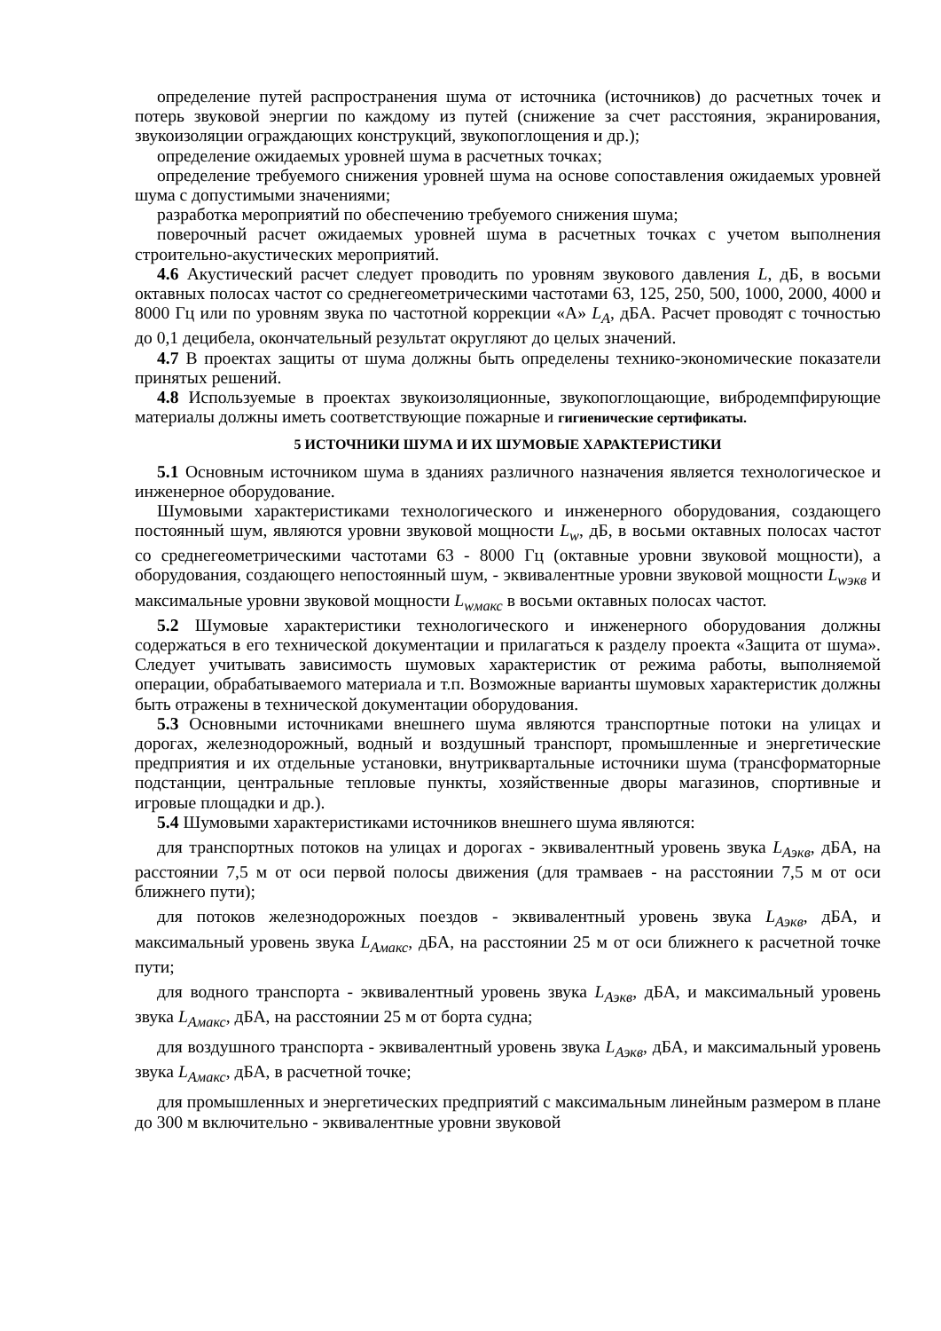определение путей распространения шума от источника (источников) до расчетных точек и потерь звуковой энергии по каждому из путей (снижение за счет расстояния, экранирования, звукоизоляции ограждающих конструкций, звукопоглощения и др.);
определение ожидаемых уровней шума в расчетных точках;
определение требуемого снижения уровней шума на основе сопоставления ожидаемых уровней шума с допустимыми значениями;
разработка мероприятий по обеспечению требуемого снижения шума;
поверочный расчет ожидаемых уровней шума в расчетных точках с учетом выполнения строительно-акустических мероприятий.
4.6 Акустический расчет следует проводить по уровням звукового давления L, дБ, в восьми октавных полосах частот со среднегеометрическими частотами 63, 125, 250, 500, 1000, 2000, 4000 и 8000 Гц или по уровням звука по частотной коррекции «А» L<sub>A</sub>, дБА. Расчет проводят с точностью до 0,1 децибела, окончательный результат округляют до целых значений.
4.7 В проектах защиты от шума должны быть определены технико-экономические показатели принятых решений.
4.8 Используемые в проектах звукоизоляционные, звукопоглощающие, вибродемпфирующие материалы должны иметь соответствующие пожарные и гигиенические сертификаты.
5 ИСТОЧНИКИ ШУМА И ИХ ШУМОВЫЕ ХАРАКТЕРИСТИКИ
5.1 Основным источником шума в зданиях различного назначения является технологическое и инженерное оборудование.
Шумовыми характеристиками технологического и инженерного оборудования, создающего постоянный шум, являются уровни звуковой мощности L<sub>w</sub>, дБ, в восьми октавных полосах частот со среднегеометрическими частотами 63 - 8000 Гц (октавные уровни звуковой мощности), а оборудования, создающего непостоянный шум, - эквивалентные уровни звуковой мощности L<sub>wэкв</sub> и максимальные уровни звуковой мощности L<sub>wмакс</sub> в восьми октавных полосах частот.
5.2 Шумовые характеристики технологического и инженерного оборудования должны содержаться в его технической документации и прилагаться к разделу проекта «Защита от шума». Следует учитывать зависимость шумовых характеристик от режима работы, выполняемой операции, обрабатываемого материала и т.п. Возможные варианты шумовых характеристик должны быть отражены в технической документации оборудования.
5.3 Основными источниками внешнего шума являются транспортные потоки на улицах и дорогах, железнодорожный, водный и воздушный транспорт, промышленные и энергетические предприятия и их отдельные установки, внутриквартальные источники шума (трансформаторные подстанции, центральные тепловые пункты, хозяйственные дворы магазинов, спортивные и игровые площадки и др.).
5.4 Шумовыми характеристиками источников внешнего шума являются:
для транспортных потоков на улицах и дорогах - эквивалентный уровень звука L<sub>Аэкв</sub>, дБА, на расстоянии 7,5 м от оси первой полосы движения (для трамваев - на расстоянии 7,5 м от оси ближнего пути);
для потоков железнодорожных поездов - эквивалентный уровень звука L<sub>Аэкв</sub>, дБА, и максимальный уровень звука L<sub>Амакс</sub>, дБА, на расстоянии 25 м от оси ближнего к расчетной точке пути;
для водного транспорта - эквивалентный уровень звука L<sub>Аэкв</sub>, дБА, и максимальный уровень звука L<sub>Амакс</sub>, дБА, на расстоянии 25 м от борта судна;
для воздушного транспорта - эквивалентный уровень звука L<sub>Аэкв</sub>, дБА, и максимальный уровень звука L<sub>Амакс</sub>, дБА, в расчетной точке;
для промышленных и энергетических предприятий с максимальным линейным размером в плане до 300 м включительно - эквивалентные уровни звуковой